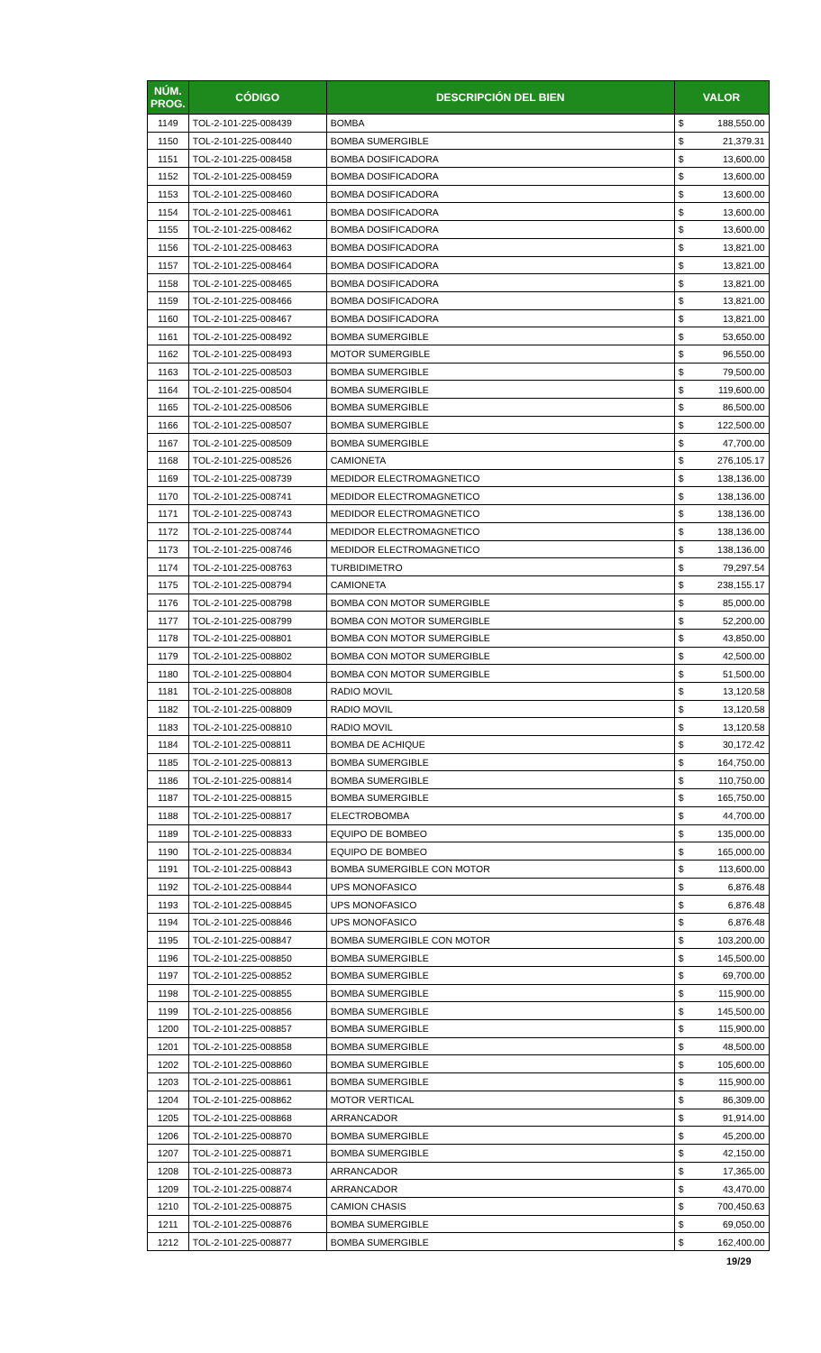| NÚM. PROG. | CÓDIGO | DESCRIPCIÓN DEL BIEN | VALOR | |
| --- | --- | --- | --- | --- |
| 1149 | TOL-2-101-225-008439 | BOMBA | $ | 188,550.00 |
| 1150 | TOL-2-101-225-008440 | BOMBA SUMERGIBLE | $ | 21,379.31 |
| 1151 | TOL-2-101-225-008458 | BOMBA DOSIFICADORA | $ | 13,600.00 |
| 1152 | TOL-2-101-225-008459 | BOMBA DOSIFICADORA | $ | 13,600.00 |
| 1153 | TOL-2-101-225-008460 | BOMBA DOSIFICADORA | $ | 13,600.00 |
| 1154 | TOL-2-101-225-008461 | BOMBA DOSIFICADORA | $ | 13,600.00 |
| 1155 | TOL-2-101-225-008462 | BOMBA DOSIFICADORA | $ | 13,600.00 |
| 1156 | TOL-2-101-225-008463 | BOMBA DOSIFICADORA | $ | 13,821.00 |
| 1157 | TOL-2-101-225-008464 | BOMBA DOSIFICADORA | $ | 13,821.00 |
| 1158 | TOL-2-101-225-008465 | BOMBA DOSIFICADORA | $ | 13,821.00 |
| 1159 | TOL-2-101-225-008466 | BOMBA DOSIFICADORA | $ | 13,821.00 |
| 1160 | TOL-2-101-225-008467 | BOMBA DOSIFICADORA | $ | 13,821.00 |
| 1161 | TOL-2-101-225-008492 | BOMBA SUMERGIBLE | $ | 53,650.00 |
| 1162 | TOL-2-101-225-008493 | MOTOR SUMERGIBLE | $ | 96,550.00 |
| 1163 | TOL-2-101-225-008503 | BOMBA SUMERGIBLE | $ | 79,500.00 |
| 1164 | TOL-2-101-225-008504 | BOMBA SUMERGIBLE | $ | 119,600.00 |
| 1165 | TOL-2-101-225-008506 | BOMBA SUMERGIBLE | $ | 86,500.00 |
| 1166 | TOL-2-101-225-008507 | BOMBA SUMERGIBLE | $ | 122,500.00 |
| 1167 | TOL-2-101-225-008509 | BOMBA SUMERGIBLE | $ | 47,700.00 |
| 1168 | TOL-2-101-225-008526 | CAMIONETA | $ | 276,105.17 |
| 1169 | TOL-2-101-225-008739 | MEDIDOR ELECTROMAGNETICO | $ | 138,136.00 |
| 1170 | TOL-2-101-225-008741 | MEDIDOR ELECTROMAGNETICO | $ | 138,136.00 |
| 1171 | TOL-2-101-225-008743 | MEDIDOR ELECTROMAGNETICO | $ | 138,136.00 |
| 1172 | TOL-2-101-225-008744 | MEDIDOR ELECTROMAGNETICO | $ | 138,136.00 |
| 1173 | TOL-2-101-225-008746 | MEDIDOR ELECTROMAGNETICO | $ | 138,136.00 |
| 1174 | TOL-2-101-225-008763 | TURBIDIMETRO | $ | 79,297.54 |
| 1175 | TOL-2-101-225-008794 | CAMIONETA | $ | 238,155.17 |
| 1176 | TOL-2-101-225-008798 | BOMBA CON MOTOR SUMERGIBLE | $ | 85,000.00 |
| 1177 | TOL-2-101-225-008799 | BOMBA CON MOTOR SUMERGIBLE | $ | 52,200.00 |
| 1178 | TOL-2-101-225-008801 | BOMBA CON MOTOR SUMERGIBLE | $ | 43,850.00 |
| 1179 | TOL-2-101-225-008802 | BOMBA CON MOTOR SUMERGIBLE | $ | 42,500.00 |
| 1180 | TOL-2-101-225-008804 | BOMBA CON MOTOR SUMERGIBLE | $ | 51,500.00 |
| 1181 | TOL-2-101-225-008808 | RADIO MOVIL | $ | 13,120.58 |
| 1182 | TOL-2-101-225-008809 | RADIO MOVIL | $ | 13,120.58 |
| 1183 | TOL-2-101-225-008810 | RADIO MOVIL | $ | 13,120.58 |
| 1184 | TOL-2-101-225-008811 | BOMBA DE ACHIQUE | $ | 30,172.42 |
| 1185 | TOL-2-101-225-008813 | BOMBA SUMERGIBLE | $ | 164,750.00 |
| 1186 | TOL-2-101-225-008814 | BOMBA SUMERGIBLE | $ | 110,750.00 |
| 1187 | TOL-2-101-225-008815 | BOMBA SUMERGIBLE | $ | 165,750.00 |
| 1188 | TOL-2-101-225-008817 | ELECTROBOMBA | $ | 44,700.00 |
| 1189 | TOL-2-101-225-008833 | EQUIPO DE BOMBEO | $ | 135,000.00 |
| 1190 | TOL-2-101-225-008834 | EQUIPO DE BOMBEO | $ | 165,000.00 |
| 1191 | TOL-2-101-225-008843 | BOMBA SUMERGIBLE CON MOTOR | $ | 113,600.00 |
| 1192 | TOL-2-101-225-008844 | UPS MONOFASICO | $ | 6,876.48 |
| 1193 | TOL-2-101-225-008845 | UPS MONOFASICO | $ | 6,876.48 |
| 1194 | TOL-2-101-225-008846 | UPS MONOFASICO | $ | 6,876.48 |
| 1195 | TOL-2-101-225-008847 | BOMBA SUMERGIBLE CON MOTOR | $ | 103,200.00 |
| 1196 | TOL-2-101-225-008850 | BOMBA SUMERGIBLE | $ | 145,500.00 |
| 1197 | TOL-2-101-225-008852 | BOMBA SUMERGIBLE | $ | 69,700.00 |
| 1198 | TOL-2-101-225-008855 | BOMBA SUMERGIBLE | $ | 115,900.00 |
| 1199 | TOL-2-101-225-008856 | BOMBA SUMERGIBLE | $ | 145,500.00 |
| 1200 | TOL-2-101-225-008857 | BOMBA SUMERGIBLE | $ | 115,900.00 |
| 1201 | TOL-2-101-225-008858 | BOMBA SUMERGIBLE | $ | 48,500.00 |
| 1202 | TOL-2-101-225-008860 | BOMBA SUMERGIBLE | $ | 105,600.00 |
| 1203 | TOL-2-101-225-008861 | BOMBA SUMERGIBLE | $ | 115,900.00 |
| 1204 | TOL-2-101-225-008862 | MOTOR VERTICAL | $ | 86,309.00 |
| 1205 | TOL-2-101-225-008868 | ARRANCADOR | $ | 91,914.00 |
| 1206 | TOL-2-101-225-008870 | BOMBA SUMERGIBLE | $ | 45,200.00 |
| 1207 | TOL-2-101-225-008871 | BOMBA SUMERGIBLE | $ | 42,150.00 |
| 1208 | TOL-2-101-225-008873 | ARRANCADOR | $ | 17,365.00 |
| 1209 | TOL-2-101-225-008874 | ARRANCADOR | $ | 43,470.00 |
| 1210 | TOL-2-101-225-008875 | CAMION CHASIS | $ | 700,450.63 |
| 1211 | TOL-2-101-225-008876 | BOMBA SUMERGIBLE | $ | 69,050.00 |
| 1212 | TOL-2-101-225-008877 | BOMBA SUMERGIBLE | $ | 162,400.00 |
19/29